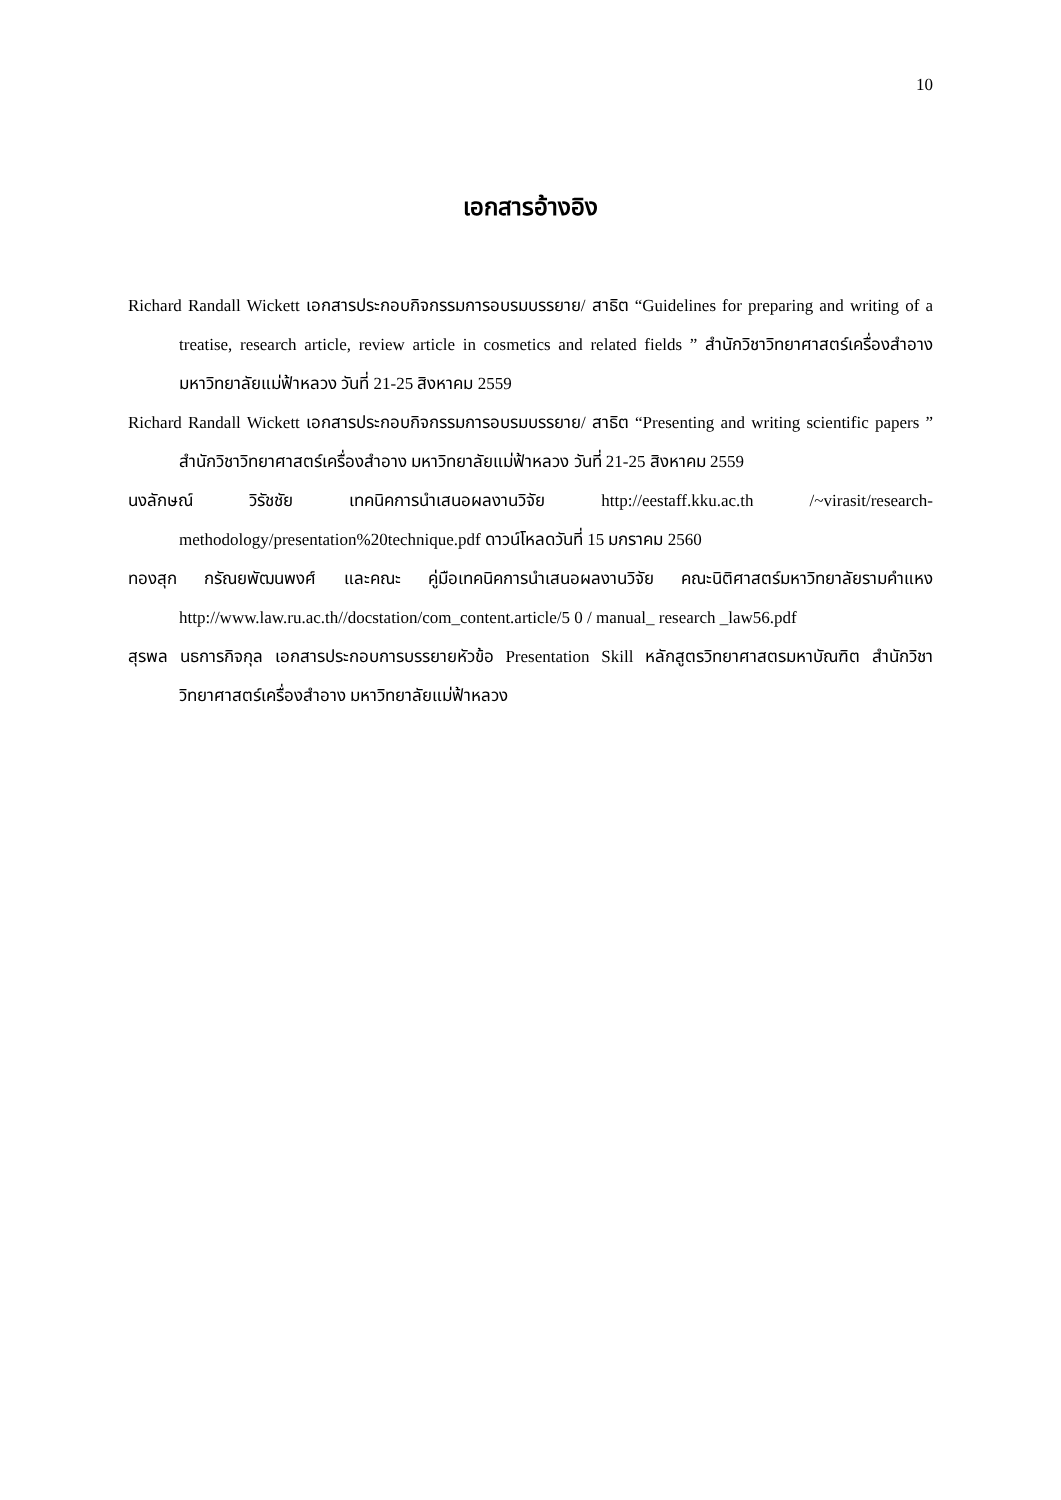10
เอกสารอ้างอิง
Richard Randall Wickett เอกสารประกอบกิจกรรมการอบรมบรรยาย/ สาธิต “Guidelines for preparing and writing of a treatise, research article, review article in cosmetics and related fields ” สำนักวิชาวิทยาศาสตร์เครื่องสำอาง มหาวิทยาลัยแม่ฟ้าหลวง วันที่ 21-25 สิงหาคม 2559
Richard Randall Wickett เอกสารประกอบกิจกรรมการอบรมบรรยาย/ สาธิต “Presenting and writing scientific papers ” สำนักวิชาวิทยาศาสตร์เครื่องสำอาง มหาวิทยาลัยแม่ฟ้าหลวง วันที่ 21-25 สิงหาคม 2559
นงลักษณ์ วิรัชชัย เทคนิคการนำเสนอผลงานวิจัย http://eestaff.kku.ac.th /~virasit/research-methodology/presentation%20technique.pdf ดาวน์โหลดวันที่ 15 มกราคม 2560
ทองสุก กรัณยพัฒนพงศ์ และคณะ คู่มือเทคนิคการนำเสนอผลงานวิจัย คณะนิติศาสตร์มหาวิทยาลัยรามคำแหง http://www.law.ru.ac.th//docstation/com_content.article/5 0 / manual_ research _law56.pdf
สุรพล นธการกิจกุล เอกสารประกอบการบรรยายหัวข้อ Presentation Skill หลักสูตรวิทยาศาสตรมหาบัณฑิต สำนักวิชาวิทยาศาสตร์เครื่องสำอาง มหาวิทยาลัยแม่ฟ้าหลวง